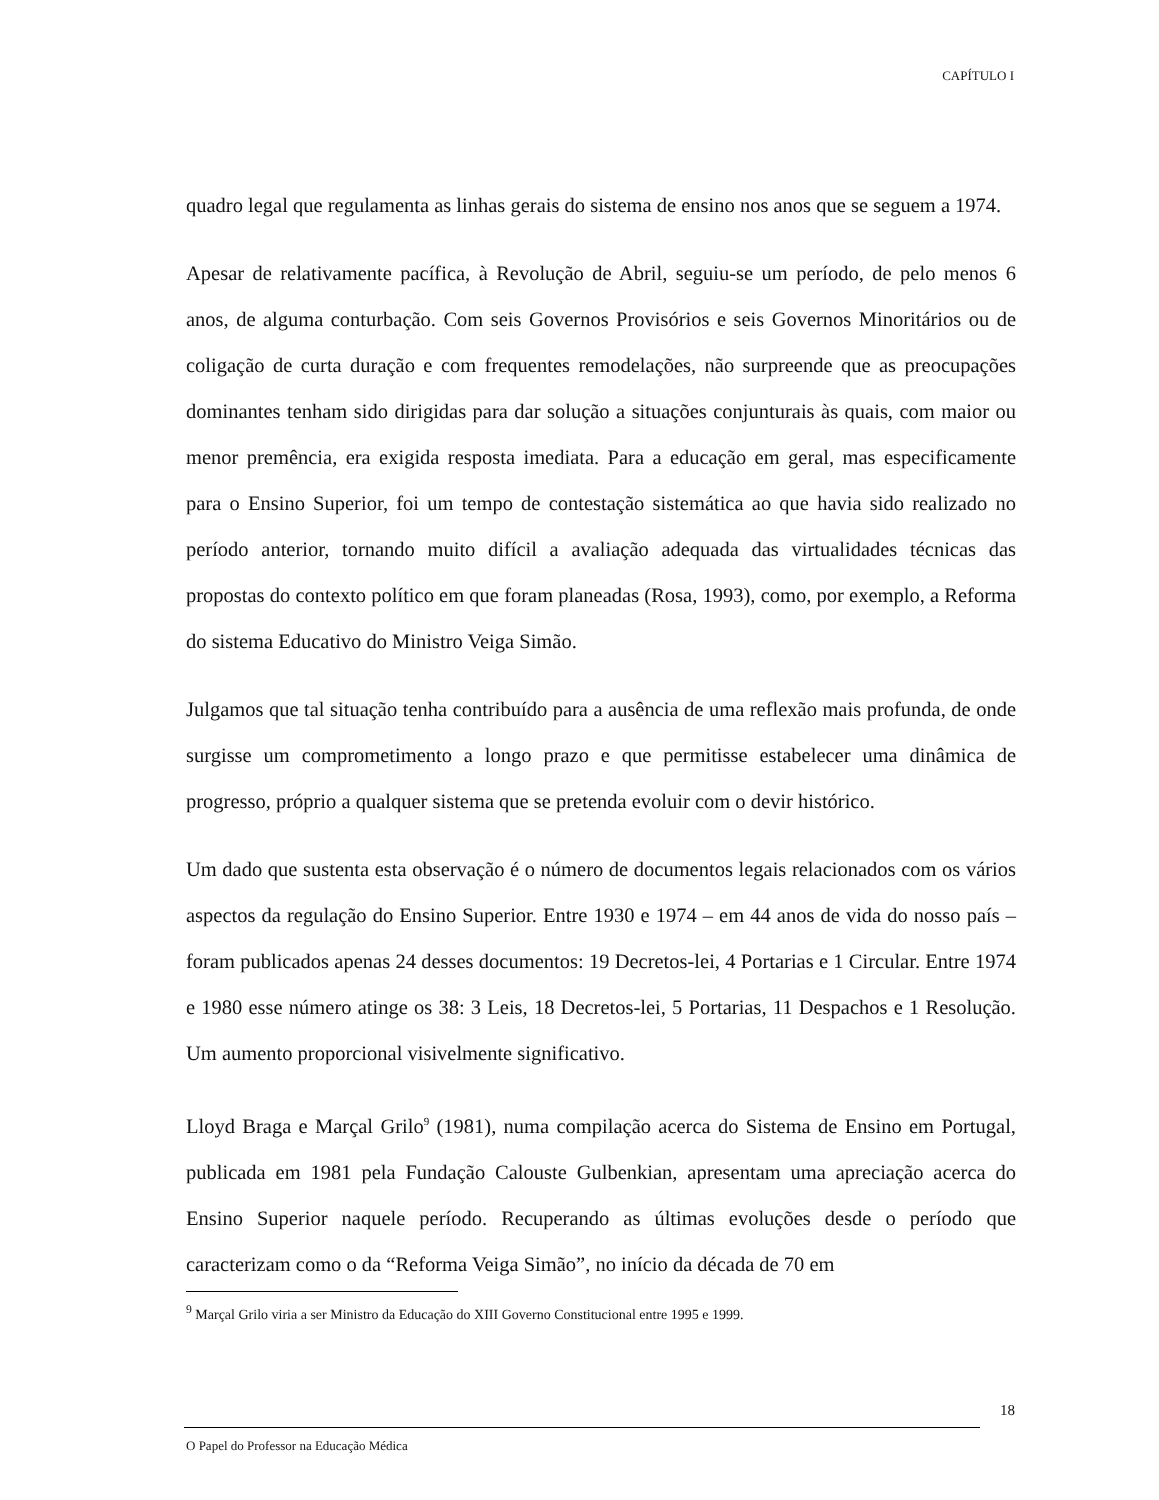CAPÍTULO I
quadro legal que regulamenta as linhas gerais do sistema de ensino nos anos que se seguem a 1974.
Apesar de relativamente pacífica, à Revolução de Abril, seguiu-se um período, de pelo menos 6 anos, de alguma conturbação. Com seis Governos Provisórios e seis Governos Minoritários ou de coligação de curta duração e com frequentes remodelações, não surpreende que as preocupações dominantes tenham sido dirigidas para dar solução a situações conjunturais às quais, com maior ou menor premência, era exigida resposta imediata. Para a educação em geral, mas especificamente para o Ensino Superior, foi um tempo de contestação sistemática ao que havia sido realizado no período anterior, tornando muito difícil a avaliação adequada das virtualidades técnicas das propostas do contexto político em que foram planeadas (Rosa, 1993), como, por exemplo, a Reforma do sistema Educativo do Ministro Veiga Simão.
Julgamos que tal situação tenha contribuído para a ausência de uma reflexão mais profunda, de onde surgisse um comprometimento a longo prazo e que permitisse estabelecer uma dinâmica de progresso, próprio a qualquer sistema que se pretenda evoluir com o devir histórico.
Um dado que sustenta esta observação é o número de documentos legais relacionados com os vários aspectos da regulação do Ensino Superior. Entre 1930 e 1974 – em 44 anos de vida do nosso país – foram publicados apenas 24 desses documentos: 19 Decretos-lei, 4 Portarias e 1 Circular. Entre 1974 e 1980 esse número atinge os 38: 3 Leis, 18 Decretos-lei, 5 Portarias, 11 Despachos e 1 Resolução. Um aumento proporcional visivelmente significativo.
Lloyd Braga e Marçal Grilo<sup>9</sup> (1981), numa compilação acerca do Sistema de Ensino em Portugal, publicada em 1981 pela Fundação Calouste Gulbenkian, apresentam uma apreciação acerca do Ensino Superior naquele período. Recuperando as últimas evoluções desde o período que caracterizam como o da “Reforma Veiga Simão”, no início da década de 70 em
<sup>9</sup> Marçal Grilo viria a ser Ministro da Educação do XIII Governo Constitucional entre 1995 e 1999.
18
O Papel do Professor na Educação Médica